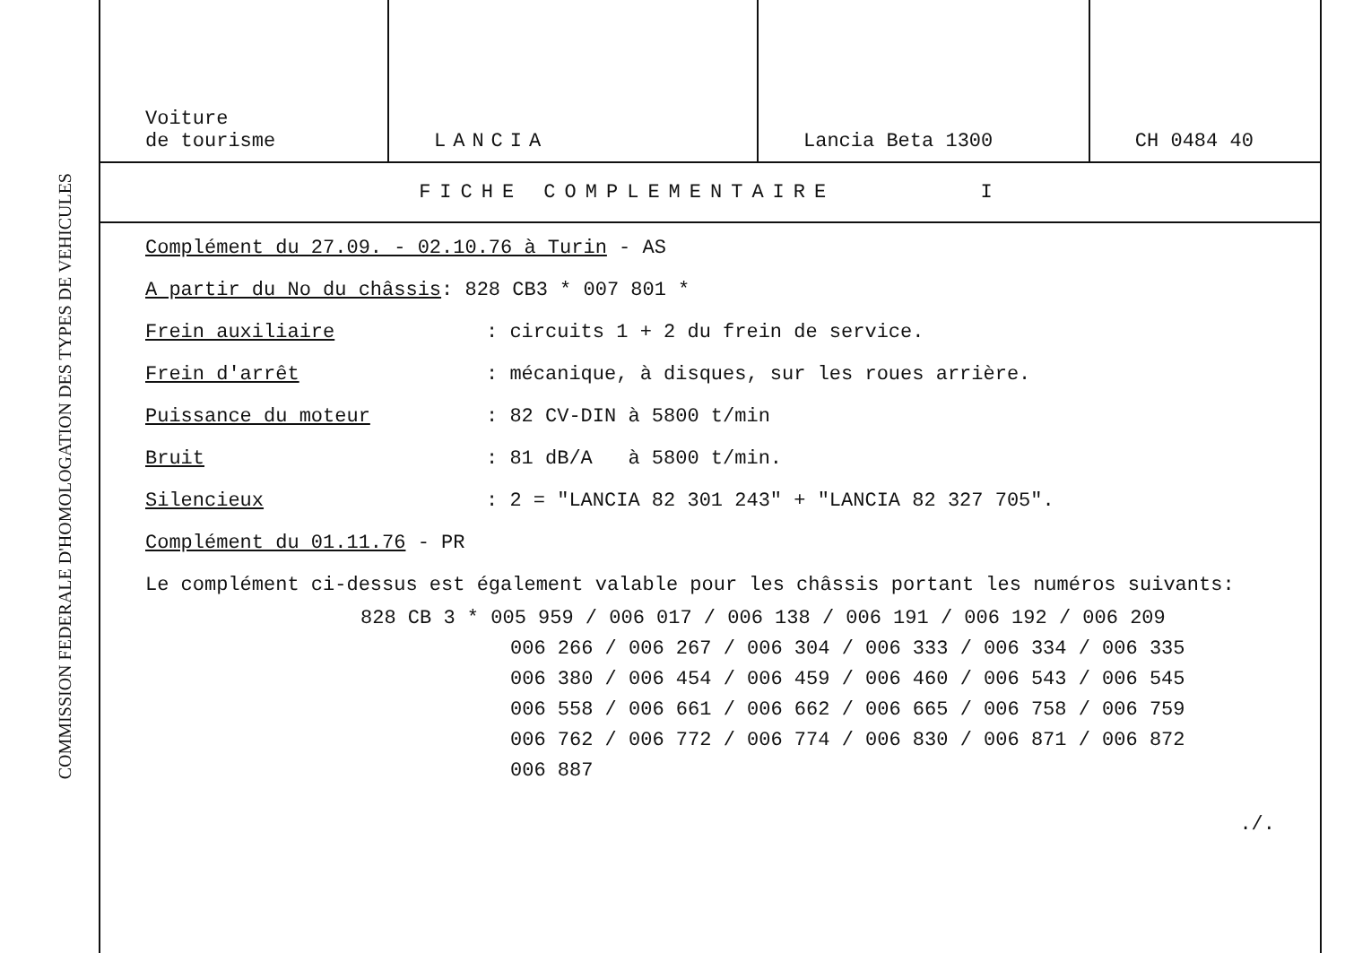COMMISSION FEDERALE D'HOMOLOGATION DES TYPES DE VEHICULES
| Voiture de tourisme | LANCIA | Lancia Beta 1300 | CH 0484 40 |
FICHE COMPLEMENTAIRE I
Complément du 27.09. - 02.10.76 à Turin - AS
A partir du No du châssis: 828 CB3 * 007 801 *
Frein auxiliaire: circuits 1 + 2 du frein de service.
Frein d'arrêt: mécanique, à disques, sur les roues arrière.
Puissance du moteur: 82 CV-DIN à 5800 t/min
Bruit: 81 dB/A à 5800 t/min.
Silencieux: 2 = "LANCIA 82 301 243" + "LANCIA 82 327 705".
Complément du 01.11.76 - PR
Le complément ci-dessus est également valable pour les châssis portant les numéros suivants:
828 CB 3 * 005 959 / 006 017 / 006 138 / 006 191 / 006 192 / 006 209
006 266 / 006 267 / 006 304 / 006 333 / 006 334 / 006 335
006 380 / 006 454 / 006 459 / 006 460 / 006 543 / 006 545
006 558 / 006 661 / 006 662 / 006 665 / 006 758 / 006 759
006 762 / 006 772 / 006 774 / 006 830 / 006 871 / 006 872
006 887
./.